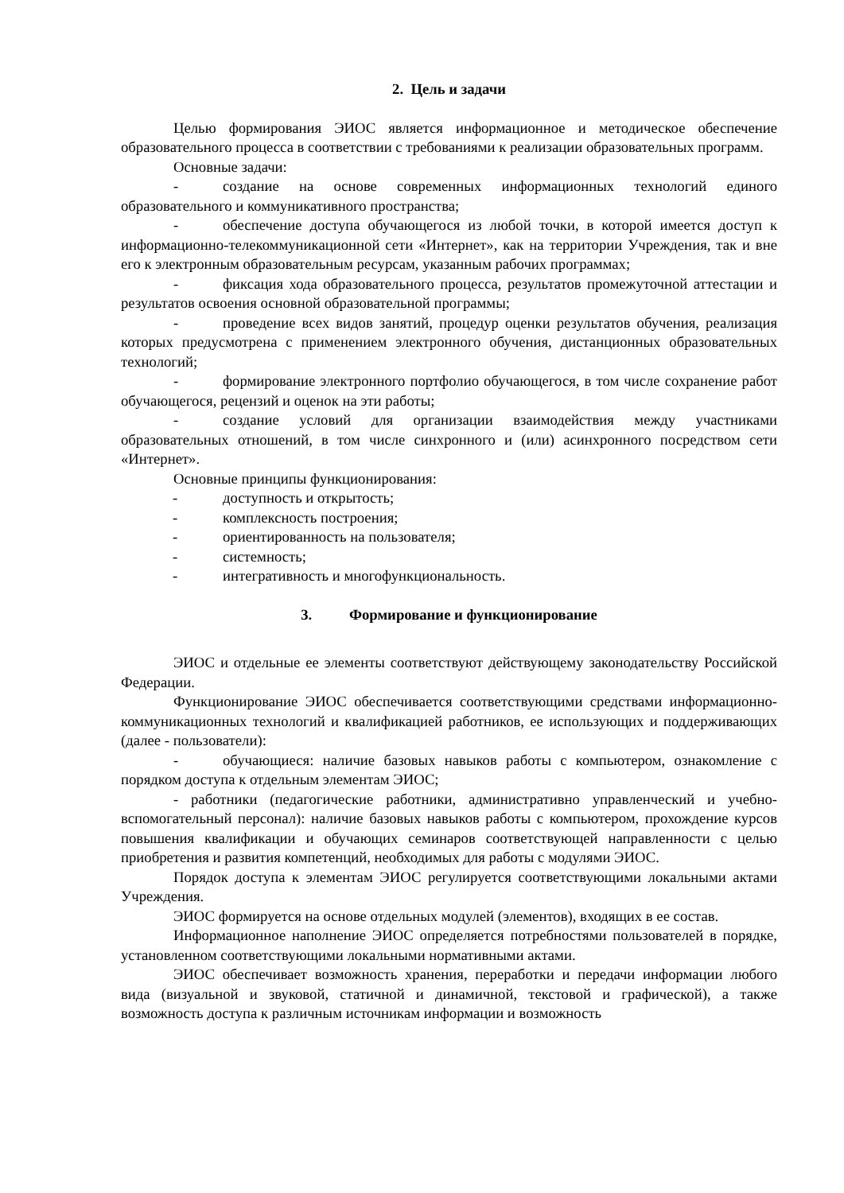2. Цель и задачи
Целью формирования ЭИОС является информационное и методическое обеспечение образовательного процесса в соответствии с требованиями к реализации образовательных программ.
Основные задачи:
- создание на основе современных информационных технологий единого образовательного и коммуникативного пространства;
- обеспечение доступа обучающегося из любой точки, в которой имеется доступ к информационно-телекоммуникационной сети «Интернет», как на территории Учреждения, так и вне его к электронным образовательным ресурсам, указанным рабочих программах;
- фиксация хода образовательного процесса, результатов промежуточной аттестации и результатов освоения основной образовательной программы;
- проведение всех видов занятий, процедур оценки результатов обучения, реализация которых предусмотрена с применением электронного обучения, дистанционных образовательных технологий;
- формирование электронного портфолио обучающегося, в том числе сохранение работ обучающегося, рецензий и оценок на эти работы;
- создание условий для организации взаимодействия между участниками образовательных отношений, в том числе синхронного и (или) асинхронного посредством сети «Интернет».
Основные принципы функционирования:
- доступность и открытость;
- комплексность построения;
- ориентированность на пользователя;
- системность;
- интегративность и многофункциональность.
3. Формирование и функционирование
ЭИОС и отдельные ее элементы соответствуют действующему законодательству Российской Федерации.
Функционирование ЭИОС обеспечивается соответствующими средствами информационно-коммуникационных технологий и квалификацией работников, ее использующих и поддерживающих (далее - пользователи):
- обучающиеся: наличие базовых навыков работы с компьютером, ознакомление с порядком доступа к отдельным элементам ЭИОС;
- работники (педагогические работники, административно управленческий и учебно-вспомогательный персонал): наличие базовых навыков работы с компьютером, прохождение курсов повышения квалификации и обучающих семинаров соответствующей направленности с целью приобретения и развития компетенций, необходимых для работы с модулями ЭИОС.
Порядок доступа к элементам ЭИОС регулируется соответствующими локальными актами Учреждения.
ЭИОС формируется на основе отдельных модулей (элементов), входящих в ее состав.
Информационное наполнение ЭИОС определяется потребностями пользователей в порядке, установленном соответствующими локальными нормативными актами.
ЭИОС обеспечивает возможность хранения, переработки и передачи информации любого вида (визуальной и звуковой, статичной и динамичной, текстовой и графической), а также возможность доступа к различным источникам информации и возможность